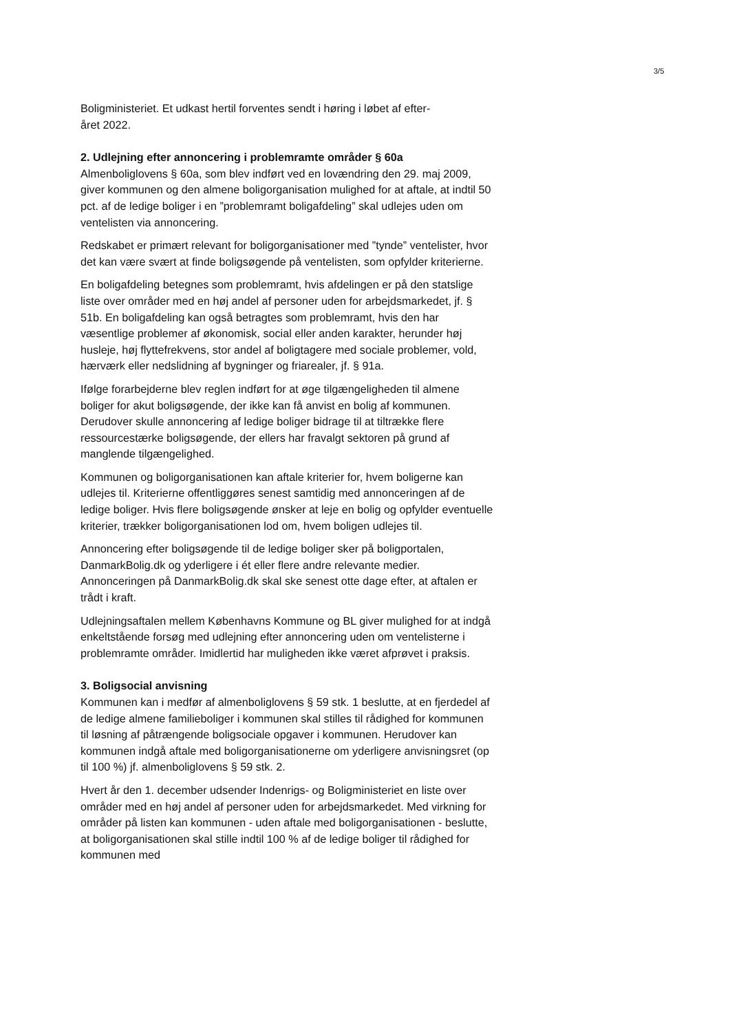3/5
Boligministeriet. Et udkast hertil forventes sendt i høring i løbet af efter-
året 2022.
2. Udlejning efter annoncering i problemramte områder § 60a
Almenboliglovens § 60a, som blev indført ved en lovændring den 29. maj 2009, giver kommunen og den almene boligorganisation mulighed for at aftale, at indtil 50 pct. af de ledige boliger i en ”problemramt boligafdeling” skal udlejes uden om ventelisten via annoncering.
Redskabet er primært relevant for boligorganisationer med ”tynde” ventelister, hvor det kan være svært at finde boligsøgende på ventelisten, som opfylder kriterierne.
En boligafdeling betegnes som problemramt, hvis afdelingen er på den statslige liste over områder med en høj andel af personer uden for arbejdsmarkedet, jf. § 51b. En boligafdeling kan også betragtes som problemramt, hvis den har væsentlige problemer af økonomisk, social eller anden karakter, herunder høj husleje, høj flyttefrekvens, stor andel af boligtagere med sociale problemer, vold, hærværk eller nedslidning af bygninger og friarealer, jf. § 91a.
Ifølge forarbejderne blev reglen indført for at øge tilgængeligheden til almene boliger for akut boligsøgende, der ikke kan få anvist en bolig af kommunen. Derudover skulle annoncering af ledige boliger bidrage til at tiltrække flere ressourcestærke boligsøgende, der ellers har fravalgt sektoren på grund af manglende tilgængelighed.
Kommunen og boligorganisationen kan aftale kriterier for, hvem boligerne kan udlejes til. Kriterierne offentliggøres senest samtidig med annonceringen af de ledige boliger. Hvis flere boligsøgende ønsker at leje en bolig og opfylder eventuelle kriterier, trækker boligorganisationen lod om, hvem boligen udlejes til.
Annoncering efter boligsøgende til de ledige boliger sker på boligportalen, DanmarkBolig.dk og yderligere i ét eller flere andre relevante medier. Annonceringen på DanmarkBolig.dk skal ske senest otte dage efter, at aftalen er trådt i kraft.
Udlejningsaftalen mellem Københavns Kommune og BL giver mulighed for at indgå enkeltstående forsøg med udlejning efter annoncering uden om ventelisterne i problemramte områder. Imidlertid har muligheden ikke været afprøvet i praksis.
3. Boligsocial anvisning
Kommunen kan i medfør af almenboliglovens § 59 stk. 1 beslutte, at en fjerdedel af de ledige almene familieboliger i kommunen skal stilles til rådighed for kommunen til løsning af påtrængende boligsociale opgaver i kommunen. Herudover kan kommunen indgå aftale med boligorganisationerne om yderligere anvisningsret (op til 100 %) jf. almenboliglovens § 59 stk. 2.
Hvert år den 1. december udsender Indenrigs- og Boligministeriet en liste over områder med en høj andel af personer uden for arbejdsmarkedet. Med virkning for områder på listen kan kommunen - uden aftale med boligorganisationen - beslutte, at boligorganisationen skal stille indtil 100 % af de ledige boliger til rådighed for kommunen med